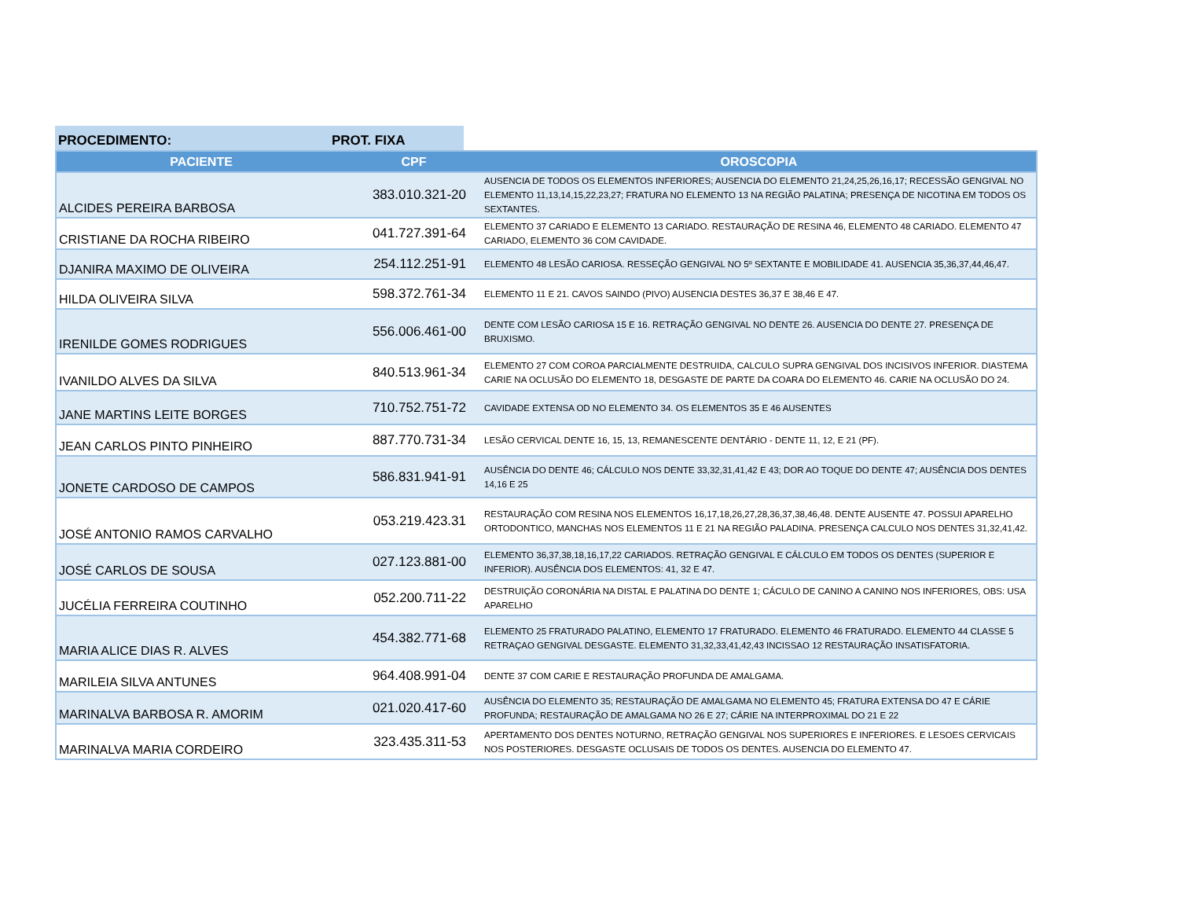PROCEDIMENTO: PROT. FIXA
| PACIENTE | CPF | OROSCOPIA |
| --- | --- | --- |
| ALCIDES PEREIRA BARBOSA | 383.010.321-20 | AUSENCIA DE TODOS OS ELEMENTOS INFERIORES; AUSENCIA DO ELEMENTO 21,24,25,26,16,17; RECESSÃO GENGIVAL NO ELEMENTO 11,13,14,15,22,23,27; FRATURA NO ELEMENTO 13 NA REGIÃO PALATINA; PRESENÇA DE NICOTINA EM TODOS OS SEXTANTES. |
| CRISTIANE DA ROCHA RIBEIRO | 041.727.391-64 | ELEMENTO 37 CARIADO E ELEMENTO 13 CARIADO. RESTAURAÇÃO DE RESINA 46, ELEMENTO 48 CARIADO. ELEMENTO 47 CARIADO, ELEMENTO 36 COM CAVIDADE. |
| DJANIRA MAXIMO DE OLIVEIRA | 254.112.251-91 | ELEMENTO 48 LESÃO CARIOSA. RESSEÇÃO GENGIVAL NO 5º SEXTANTE E MOBILIDADE 41. AUSENCIA 35,36,37,44,46,47. |
| HILDA OLIVEIRA SILVA | 598.372.761-34 | ELEMENTO 11 E 21. CAVOS SAINDO (PIVO) AUSENCIA DESTES 36,37 E 38,46 E 47. |
| IRENILDE GOMES RODRIGUES | 556.006.461-00 | DENTE COM LESÃO CARIOSA 15 E 16. RETRAÇÃO GENGIVAL NO DENTE 26. AUSENCIA DO DENTE 27. PRESENÇA DE BRUXISMO. |
| IVANILDO ALVES DA SILVA | 840.513.961-34 | ELEMENTO 27 COM COROA PARCIALMENTE DESTRUIDA, CALCULO SUPRA GENGIVAL DOS INCISIVOS INFERIOR. DIASTEMA CARIE NA OCLUSÃO DO ELEMENTO 18, DESGASTE DE PARTE DA COARA DO ELEMENTO 46. CARIE NA OCLUSÃO DO 24. |
| JANE MARTINS LEITE BORGES | 710.752.751-72 | CAVIDADE EXTENSA OD NO ELEMENTO 34. OS ELEMENTOS 35 E 46 AUSENTES |
| JEAN CARLOS PINTO PINHEIRO | 887.770.731-34 | LESÃO CERVICAL DENTE 16, 15, 13, REMANESCENTE DENTÁRIO - DENTE 11, 12, E 21 (PF). |
| JONETE CARDOSO DE CAMPOS | 586.831.941-91 | AUSÊNCIA DO DENTE 46; CÁLCULO NOS DENTE 33,32,31,41,42 E 43; DOR AO TOQUE DO DENTE 47; AUSÊNCIA DOS DENTES 14,16 E 25 |
| JOSÉ ANTONIO RAMOS CARVALHO | 053.219.423.31 | RESTAURAÇÃO COM RESINA NOS ELEMENTOS 16,17,18,26,27,28,36,37,38,46,48. DENTE AUSENTE 47. POSSUI APARELHO ORTODONTICO, MANCHAS NOS ELEMENTOS 11 E 21 NA REGIÃO PALADINA. PRESENÇA CALCULO NOS DENTES 31,32,41,42. |
| JOSÉ CARLOS DE SOUSA | 027.123.881-00 | ELEMENTO 36,37,38,18,16,17,22 CARIADOS. RETRAÇÃO GENGIVAL E CÁLCULO EM TODOS OS DENTES (SUPERIOR E INFERIOR). AUSÊNCIA DOS ELEMENTOS: 41, 32 E 47. |
| JUCÉLIA FERREIRA COUTINHO | 052.200.711-22 | DESTRUIÇÃO CORONÁRIA NA DISTAL E PALATINA DO DENTE 1; CÁCULO DE CANINO A CANINO NOS INFERIORES, OBS: USA APARELHO |
| MARIA ALICE DIAS R. ALVES | 454.382.771-68 | ELEMENTO 25 FRATURADO PALATINO, ELEMENTO 17 FRATURADO. ELEMENTO 46 FRATURADO. ELEMENTO 44 CLASSE 5 RETRAÇAO GENGIVAL DESGASTE. ELEMENTO 31,32,33,41,42,43 INCISSAO 12 RESTAURAÇÃO INSATISFATORIA. |
| MARILEIA SILVA ANTUNES | 964.408.991-04 | DENTE 37 COM CARIE E RESTAURAÇÃO PROFUNDA DE AMALGAMA. |
| MARINALVA BARBOSA R. AMORIM | 021.020.417-60 | AUSÊNCIA DO ELEMENTO 35; RESTAURAÇÃO DE AMALGAMA NO ELEMENTO 45; FRATURA EXTENSA DO 47 E CÁRIE PROFUNDA; RESTAURAÇÃO DE AMALGAMA NO 26 E 27; CÁRIE NA INTERPROXIMAL DO 21 E 22 |
| MARINALVA MARIA CORDEIRO | 323.435.311-53 | APERTAMENTO DOS DENTES NOTURNO, RETRAÇÃO GENGIVAL NOS SUPERIORES E INFERIORES. E LESOES CERVICAIS NOS POSTERIORES. DESGASTE OCLUSAIS DE TODOS OS DENTES. AUSENCIA DO ELEMENTO 47. |